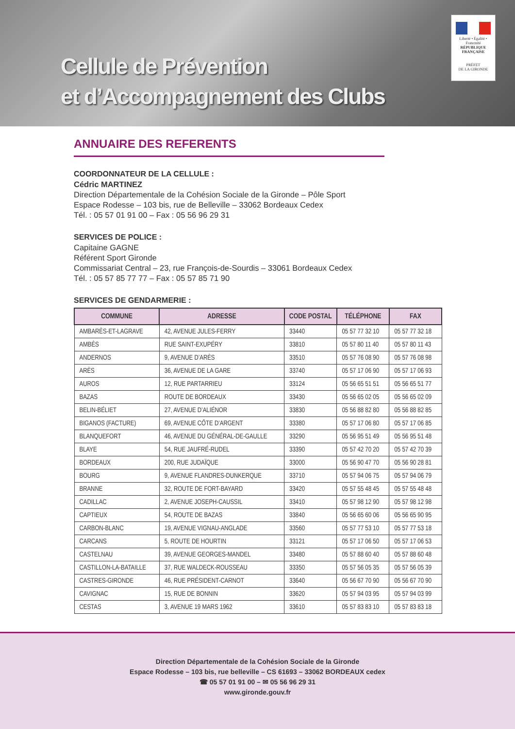Cellule de Prévention
et d’Accompagnement des Clubs
Liberté • Égalité • Fraternité
RÉPUBLIQUE FRANÇAISE
PRÉFET
DE LA GIRONDE
ANNUAIRE DES REFERENTS
COORDONNATEUR DE LA CELLULE :
Cédric MARTINEZ
Direction Départementale de la Cohésion Sociale de la Gironde – Pôle Sport
Espace Rodesse – 103 bis, rue de Belleville – 33062 Bordeaux Cedex
Tél. : 05 57 01 91 00 – Fax : 05 56 96 29 31
SERVICES DE POLICE :
Capitaine GAGNE
Référent Sport Gironde
Commissariat Central – 23, rue François-de-Sourdis – 33061 Bordeaux Cedex
Tél. : 05 57 85 77 77 – Fax : 05 57 85 71 90
SERVICES DE GENDARMERIE :
| COMMUNE | ADRESSE | CODE POSTAL | TÉLÉPHONE | FAX |
| --- | --- | --- | --- | --- |
| AMBARÈS-ET-LAGRAVE | 42, AVENUE JULES-FERRY | 33440 | 05 57 77 32 10 | 05 57 77 32 18 |
| AMBÈS | RUE SAINT-EXUPÉRY | 33810 | 05 57 80 11 40 | 05 57 80 11 43 |
| ANDERNOS | 9, AVENUE D’ARÈS | 33510 | 05 57 76 08 90 | 05 57 76 08 98 |
| ARÈS | 36, AVENUE DE LA GARE | 33740 | 05 57 17 06 90 | 05 57 17 06 93 |
| AUROS | 12, RUE PARTARRIEU | 33124 | 05 56 65 51 51 | 05 56 65 51 77 |
| BAZAS | ROUTE DE BORDEAUX | 33430 | 05 56 65 02 05 | 05 56 65 02 09 |
| BELIN-BÉLIET | 27, AVENUE D’ALIÉNOR | 33830 | 05 56 88 82 80 | 05 56 88 82 85 |
| BIGANOS (FACTURE) | 69, AVENUE CÔTE D’ARGENT | 33380 | 05 57 17 06 80 | 05 57 17 06 85 |
| BLANQUEFORT | 46, AVENUE DU GÉNÉRAL-DE-GAULLE | 33290 | 05 56 95 51 49 | 05 56 95 51 48 |
| BLAYE | 54, RUE JAUFRÉ-RUDEL | 33390 | 05 57 42 70 20 | 05 57 42 70 39 |
| BORDEAUX | 200, RUE JUDAÏQUE | 33000 | 05 56 90 47 70 | 05 56 90 28 81 |
| BOURG | 9, AVENUE FLANDRES-DUNKERQUE | 33710 | 05 57 94 06 75 | 05 57 94 06 79 |
| BRANNE | 32, ROUTE DE FORT-BAYARD | 33420 | 05 57 55 48 45 | 05 57 55 48 48 |
| CADILLAC | 2, AVENUE JOSEPH-CAUSSIL | 33410 | 05 57 98 12 90 | 05 57 98 12 98 |
| CAPTIEUX | 54, ROUTE DE BAZAS | 33840 | 05 56 65 60 06 | 05 56 65 90 95 |
| CARBON-BLANC | 19, AVENUE VIGNAU-ANGLADE | 33560 | 05 57 77 53 10 | 05 57 77 53 18 |
| CARCANS | 5, ROUTE DE HOURTIN | 33121 | 05 57 17 06 50 | 05 57 17 06 53 |
| CASTELNAU | 39, AVENUE GEORGES-MANDEL | 33480 | 05 57 88 60 40 | 05 57 88 60 48 |
| CASTILLON-LA-BATAILLE | 37, RUE WALDECK-ROUSSEAU | 33350 | 05 57 56 05 35 | 05 57 56 05 39 |
| CASTRES-GIRONDE | 46, RUE PRÉSIDENT-CARNOT | 33640 | 05 56 67 70 90 | 05 56 67 70 90 |
| CAVIGNAC | 15, RUE DE BONNIN | 33620 | 05 57 94 03 95 | 05 57 94 03 99 |
| CESTAS | 3, AVENUE 19 MARS 1962 | 33610 | 05 57 83 83 10 | 05 57 83 83 18 |
Direction Départementale de la Cohésion Sociale de la Gironde
Espace Rodesse – 103 bis, rue belleville – CS 61693 – 33062 BORDEAUX cedex
☎ 05 57 01 91 00 – ✉ 05 56 96 29 31
www.gironde.gouv.fr